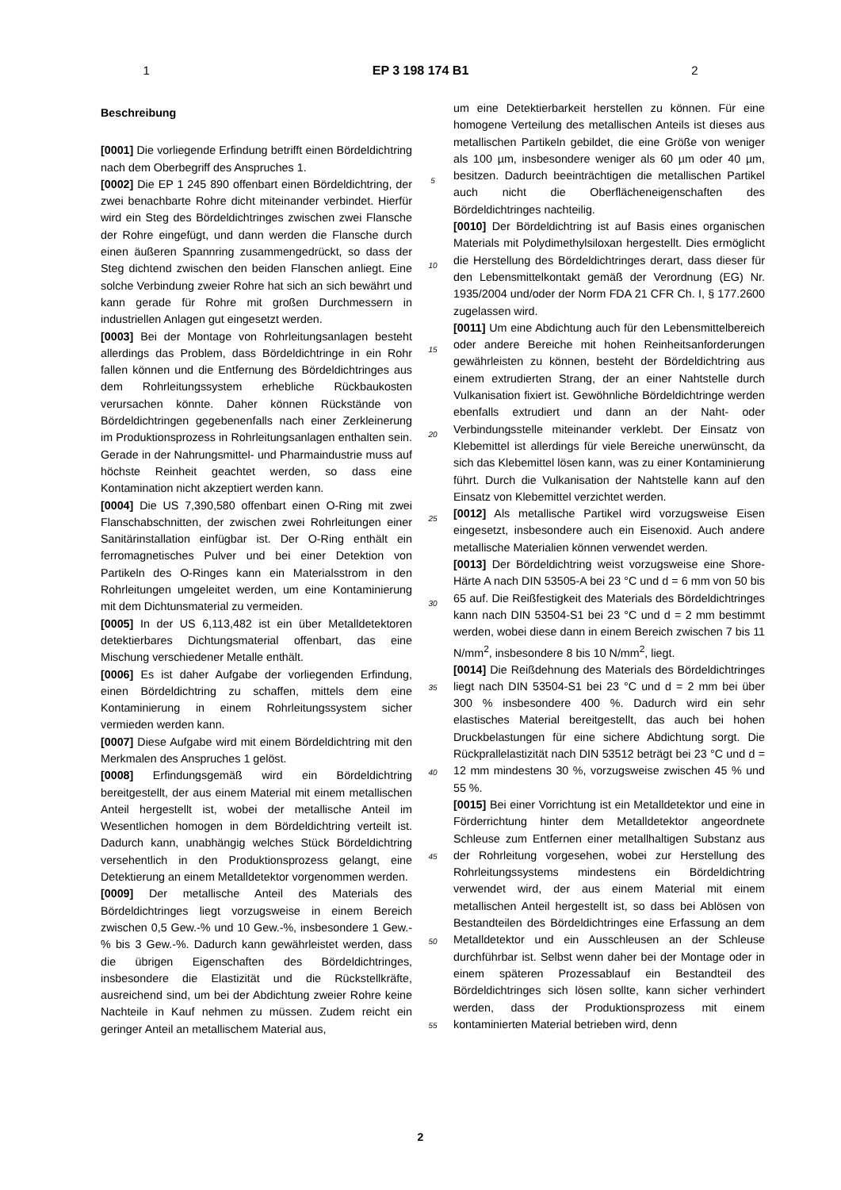1 EP 3 198 174 B1 2
Beschreibung
[0001] Die vorliegende Erfindung betrifft einen Bördeldichtring nach dem Oberbegriff des Anspruches 1.
[0002] Die EP 1 245 890 offenbart einen Bördeldichtring, der zwei benachbarte Rohre dicht miteinander verbindet. Hierfür wird ein Steg des Bördeldichtringes zwischen zwei Flansche der Rohre eingefügt, und dann werden die Flansche durch einen äußeren Spannring zusammengedrückt, so dass der Steg dichtend zwischen den beiden Flanschen anliegt. Eine solche Verbindung zweier Rohre hat sich an sich bewährt und kann gerade für Rohre mit großen Durchmessern in industriellen Anlagen gut eingesetzt werden.
[0003] Bei der Montage von Rohrleitungsanlagen besteht allerdings das Problem, dass Bördeldichtringe in ein Rohr fallen können und die Entfernung des Bördeldichtringes aus dem Rohrleitungssystem erhebliche Rückbaukosten verursachen könnte. Daher können Rückstände von Bördeldichtringen gegebenenfalls nach einer Zerkleinerung im Produktionsprozess in Rohrleitungsanlagen enthalten sein. Gerade in der Nahrungsmittel- und Pharmaindustrie muss auf höchste Reinheit geachtet werden, so dass eine Kontamination nicht akzeptiert werden kann.
[0004] Die US 7,390,580 offenbart einen O-Ring mit zwei Flanschabschnitten, der zwischen zwei Rohrleitungen einer Sanitärinstallation einfügbar ist. Der O-Ring enthält ein ferromagnetisches Pulver und bei einer Detektion von Partikeln des O-Ringes kann ein Materialsstrom in den Rohrleitungen umgeleitet werden, um eine Kontaminierung mit dem Dichtunsmaterial zu vermeiden.
[0005] In der US 6,113,482 ist ein über Metalldetektoren detektierbares Dichtungsmaterial offenbart, das eine Mischung verschiedener Metalle enthält.
[0006] Es ist daher Aufgabe der vorliegenden Erfindung, einen Bördeldichtring zu schaffen, mittels dem eine Kontaminierung in einem Rohrleitungssystem sicher vermieden werden kann.
[0007] Diese Aufgabe wird mit einem Bördeldichtring mit den Merkmalen des Anspruches 1 gelöst.
[0008] Erfindungsgemäß wird ein Bördeldichtring bereitgestellt, der aus einem Material mit einem metallischen Anteil hergestellt ist, wobei der metallische Anteil im Wesentlichen homogen in dem Bördeldichtring verteilt ist. Dadurch kann, unabhängig welches Stück Bördeldichtring versehentlich in den Produktionsprozess gelangt, eine Detektierung an einem Metalldetektor vorgenommen werden.
[0009] Der metallische Anteil des Materials des Bördeldichtringes liegt vorzugsweise in einem Bereich zwischen 0,5 Gew.-% und 10 Gew.-%, insbesondere 1 Gew.-% bis 3 Gew.-%. Dadurch kann gewährleistet werden, dass die übrigen Eigenschaften des Bördeldichtringes, insbesondere die Elastizität und die Rückstellkräfte, ausreichend sind, um bei der Abdichtung zweier Rohre keine Nachteile in Kauf nehmen zu müssen. Zudem reicht ein geringer Anteil an metallischem Material aus,
5
10
15
20
25
30
35
40
45
50
55
um eine Detektierbarkeit herstellen zu können. Für eine homogene Verteilung des metallischen Anteils ist dieses aus metallischen Partikeln gebildet, die eine Größe von weniger als 100 µm, insbesondere weniger als 60 µm oder 40 µm, besitzen. Dadurch beeinträchtigen die metallischen Partikel auch nicht die Oberflächeneigenschaften des Bördeldichtringes nachteilig.
[0010] Der Bördeldichtring ist auf Basis eines organischen Materials mit Polydimethylsiloxan hergestellt. Dies ermöglicht die Herstellung des Bördeldichtringes derart, dass dieser für den Lebensmittelkontakt gemäß der Verordnung (EG) Nr. 1935/2004 und/oder der Norm FDA 21 CFR Ch. I, § 177.2600 zugelassen wird.
[0011] Um eine Abdichtung auch für den Lebensmittelbereich oder andere Bereiche mit hohen Reinheitsanforderungen gewährleisten zu können, besteht der Bördeldichtring aus einem extrudierten Strang, der an einer Nahtstelle durch Vulkanisation fixiert ist. Gewöhnliche Bördeldichtringe werden ebenfalls extrudiert und dann an der Naht- oder Verbindungsstelle miteinander verklebt. Der Einsatz von Klebemittel ist allerdings für viele Bereiche unerwünscht, da sich das Klebemittel lösen kann, was zu einer Kontaminierung führt. Durch die Vulkanisation der Nahtstelle kann auf den Einsatz von Klebemittel verzichtet werden.
[0012] Als metallische Partikel wird vorzugsweise Eisen eingesetzt, insbesondere auch ein Eisenoxid. Auch andere metallische Materialien können verwendet werden.
[0013] Der Bördeldichtring weist vorzugsweise eine Shore-Härte A nach DIN 53505-A bei 23 °C und d = 6 mm von 50 bis 65 auf. Die Reißfestigkeit des Materials des Bördeldichtringes kann nach DIN 53504-S1 bei 23 °C und d = 2 mm bestimmt werden, wobei diese dann in einem Bereich zwischen 7 bis 11 N/mm<sup>2</sup>, insbesondere 8 bis 10 N/mm<sup>2</sup>, liegt.
[0014] Die Reißdehnung des Materials des Bördeldichtringes liegt nach DIN 53504-S1 bei 23 °C und d = 2 mm bei über 300 % insbesondere 400 %. Dadurch wird ein sehr elastisches Material bereitgestellt, das auch bei hohen Druckbelastungen für eine sichere Abdichtung sorgt. Die Rückprallelastizität nach DIN 53512 beträgt bei 23 °C und d = 12 mm mindestens 30 %, vorzugsweise zwischen 45 % und 55 %.
[0015] Bei einer Vorrichtung ist ein Metalldetektor und eine in Förderrichtung hinter dem Metalldetektor angeordnete Schleuse zum Entfernen einer metallhaltigen Substanz aus der Rohrleitung vorgesehen, wobei zur Herstellung des Rohrleitungssystems mindestens ein Bördeldichtring verwendet wird, der aus einem Material mit einem metallischen Anteil hergestellt ist, so dass bei Ablösen von Bestandteilen des Bördeldichtringes eine Erfassung an dem Metalldetektor und ein Ausschleusen an der Schleuse durchführbar ist. Selbst wenn daher bei der Montage oder in einem späteren Prozessablauf ein Bestandteil des Bördeldichtringes sich lösen sollte, kann sicher verhindert werden, dass der Produktionsprozess mit einem kontaminierten Material betrieben wird, denn
2